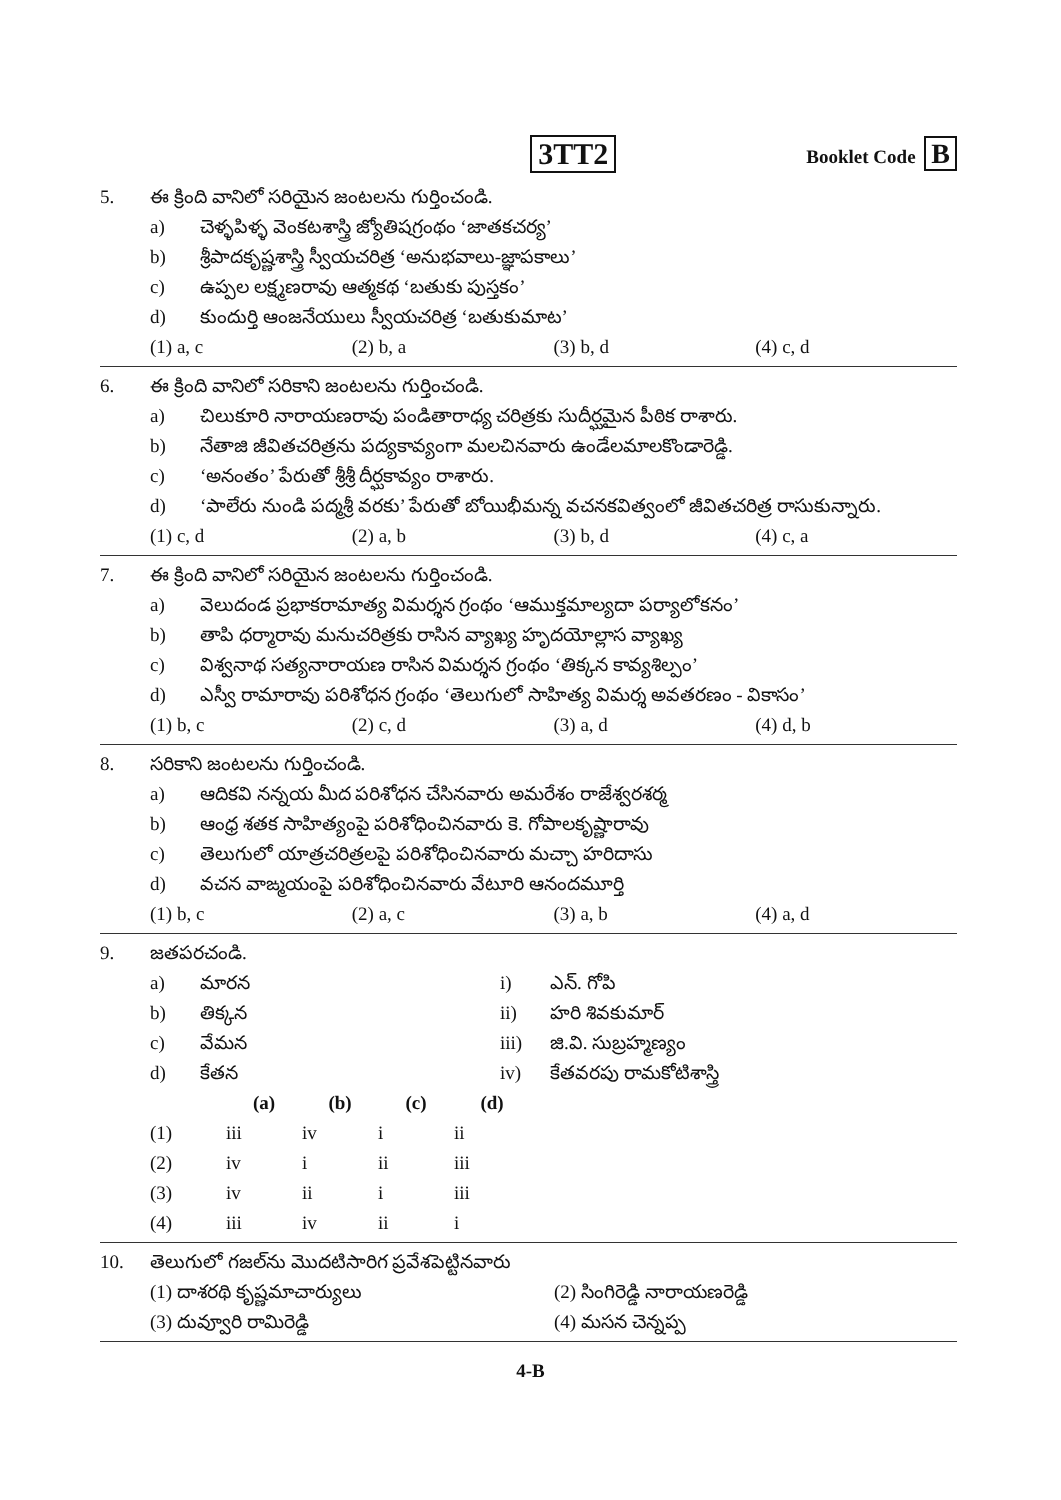3TT2
Booklet Code B
5. ఈ క్రింది వానిలో సరియైన జంటలను గుర్తించండి.
a) చెళ్ళపిళ్ళ వెంకటశాస్త్రి జ్యోతిషగ్రంథం ‘జాతకచర్య’
b) శ్రీపాదకృష్ణశాస్త్రి స్వీయచరిత్ర ‘అనుభవాలు-జ్ఞాపకాలు’
c) ఉప్పల లక్ష్మణరావు ఆత్మకథ ‘బతుకు పుస్తకం’
d) కుందుర్తి ఆంజనేయులు స్వీయచరిత్ర ‘బతుకుమాట’
(1) a, c (2) b, a (3) b, d (4) c, d
6. ఈ క్రింది వానిలో సరికాని జంటలను గుర్తించండి.
a) చిలుకూరి నారాయణరావు పండితారాధ్య చరిత్రకు సుదీర్ఘమైన పీఠిక రాశారు.
b) నేతాజి జీవితచరిత్రను పద్యకావ్యంగా మలచినవారు ఉండేలమాలకొండారెడ్డి.
c) ‘అనంతం’ పేరుతో శ్రీశ్రీ దీర్ఘకావ్యం రాశారు.
d) ‘పాలేరు నుండి పద్మశ్రీ వరకు’ పేరుతో బోయిభీమన్న వచనకవిత్వంలో జీవితచరిత్ర రాసుకున్నారు.
(1) c, d (2) a, b (3) b, d (4) c, a
7. ఈ క్రింది వానిలో సరియైన జంటలను గుర్తించండి.
a) వెలుదండ ప్రభాకరామాత్య విమర్శన గ్రంథం ‘ఆముక్తమాల్యదా పర్యాలోకనం’
b) తాపి ధర్మారావు మనుచరిత్రకు రాసిన వ్యాఖ్య హృదయోల్లాస వ్యాఖ్య
c) విశ్వనాథ సత్యనారాయణ రాసిన విమర్శన గ్రంథం ‘తిక్కన కావ్యశిల్పం’
d) ఎస్వీ రామారావు పరిశోధన గ్రంథం ‘తెలుగులో సాహిత్య విమర్శ అవతరణం - వికాసం’
(1) b, c (2) c, d (3) a, d (4) d, b
8. సరికాని జంటలను గుర్తించండి.
a) ఆదికవి నన్నయ మీద పరిశోధన చేసినవారు అమరేశం రాజేశ్వరశర్మ
b) ఆంధ్ర శతక సాహిత్యంపై పరిశోధించినవారు కె. గోపాలకృష్ణారావు
c) తెలుగులో యాత్రచరిత్రలపై పరిశోధించినవారు మచ్చా హరిదాసు
d) వచన వాఙ్మయంపై పరిశోధించినవారు వేటూరి ఆనందమూర్తి
(1) b, c (2) a, c (3) a, b (4) a, d
9. జతపరచండి.
a) మారన i) ఎన్. గోపి
b) తిక్కన ii) హరి శివకుమార్
c) వేమన iii) జి.వి. సుబ్రహ్మణ్యం
d) కేతన iv) కేతవరపు రామకోటిశాస్త్రి
| | (a) | (b) | (c) | (d) |
| (1) | iii | iv | i | ii |
| (2) | iv | i | ii | iii |
| (3) | iv | ii | i | iii |
| (4) | iii | iv | ii | i |
10. తెలుగులో గజల్‌ను మొదటిసారిగ ప్రవేశపెట్టినవారు
(1) దాశరథి కృష్ణమాచార్యులు (2) సింగిరెడ్డి నారాయణరెడ్డి
(3) దువ్వూరి రామిరెడ్డి (4) మసన చెన్నప్ప
4-B